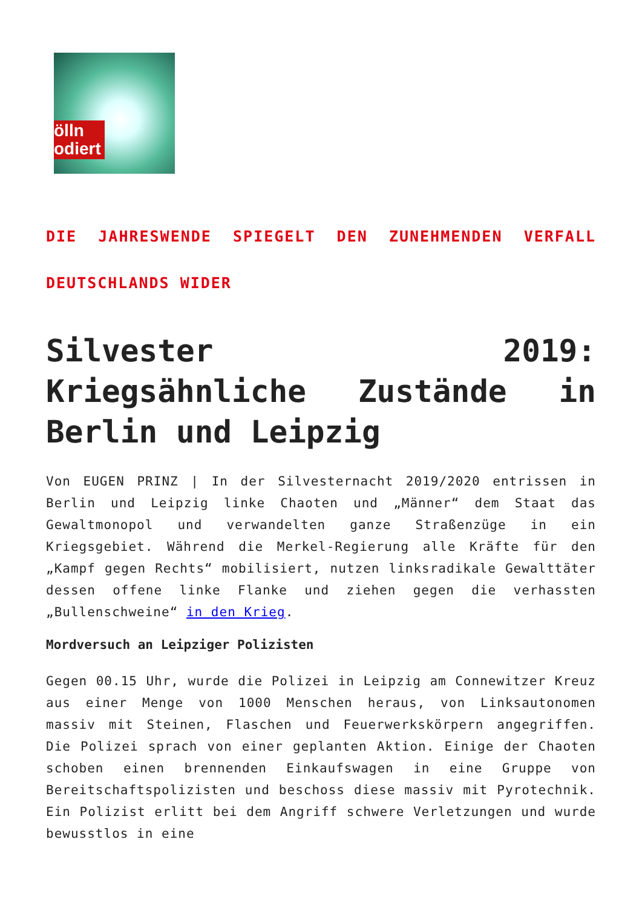ölln
odiert
DIE JAHRESWENDE SPIEGELT DEN ZUNEHMENDEN VERFALL DEUTSCHLANDS WIDER
Silvester 2019: Kriegsähnliche Zustände in Berlin und Leipzig
Von EUGEN PRINZ | In der Silvesternacht 2019/2020 entrissen in Berlin und Leipzig linke Chaoten und „Männer“ dem Staat das Gewaltmonopol und verwandelten ganze Straßenzüge in ein Kriegsgebiet. Während die Merkel-Regierung alle Kräfte für den „Kampf gegen Rechts“ mobilisiert, nutzen linksradikale Gewalttäter dessen offene linke Flanke und ziehen gegen die verhassten „Bullenschweine“ in den Krieg.
Mordversuch an Leipziger Polizisten
Gegen 00.15 Uhr, wurde die Polizei in Leipzig am Connewitzer Kreuz aus einer Menge von 1000 Menschen heraus, von Linksautonomen massiv mit Steinen, Flaschen und Feuerwerkskörpern angegriffen. Die Polizei sprach von einer geplanten Aktion. Einige der Chaoten schoben einen brennenden Einkaufswagen in eine Gruppe von Bereitschaftspolizisten und beschoss diese massiv mit Pyrotechnik. Ein Polizist erlitt bei dem Angriff schwere Verletzungen und wurde bewusstlos in eine